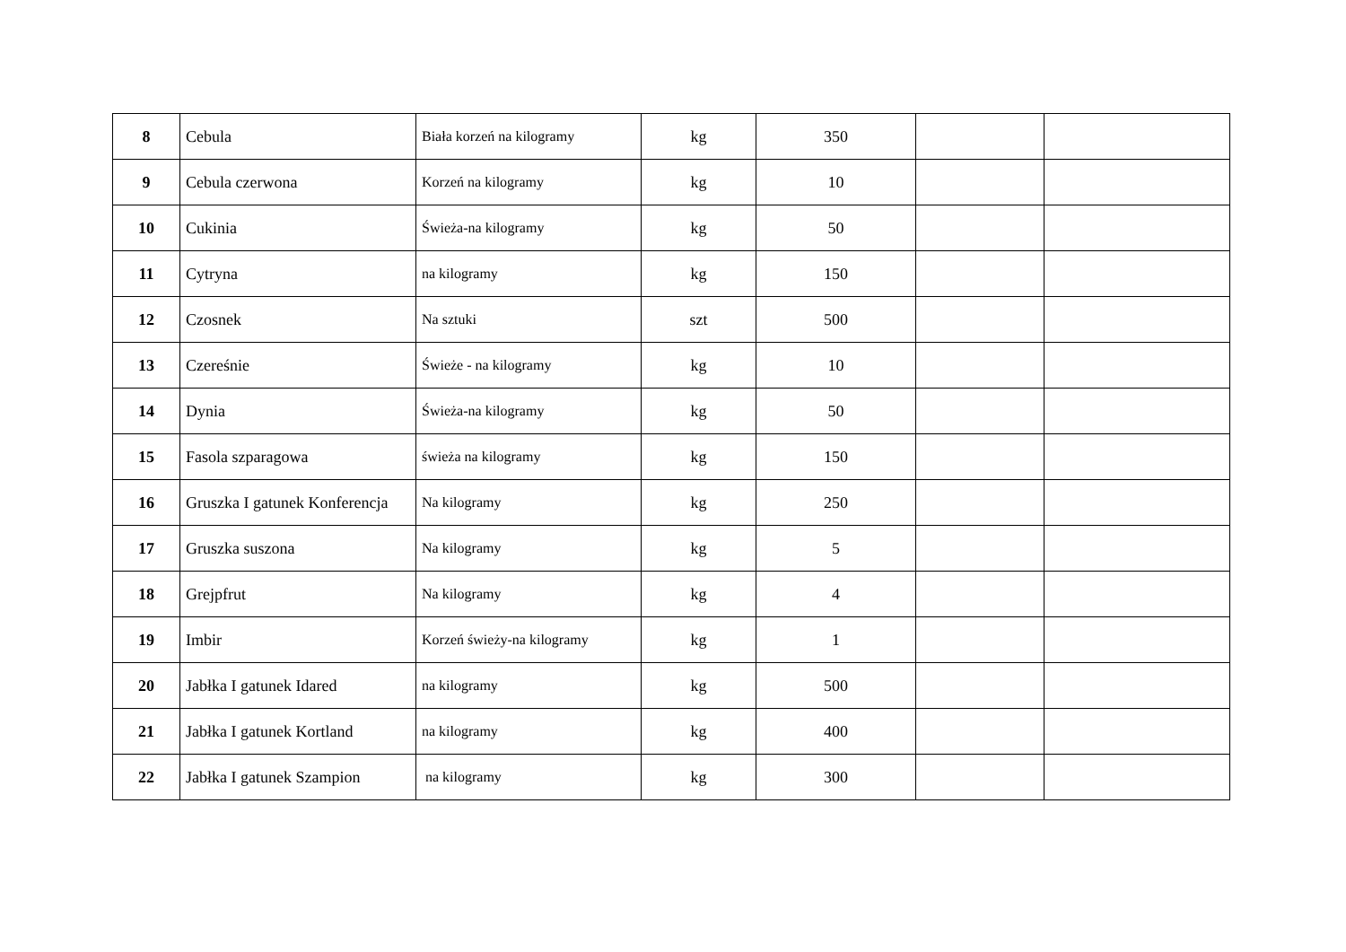| 8 | Cebula | Biała korzeń na kilogramy | kg | 350 | | |
| 9 | Cebula czerwona | Korzeń na kilogramy | kg | 10 | | |
| 10 | Cukinia | Świeża-na kilogramy | kg | 50 | | |
| 11 | Cytryna | na kilogramy | kg | 150 | | |
| 12 | Czosnek | Na sztuki | szt | 500 | | |
| 13 | Czereśnie | Świeże - na kilogramy | kg | 10 | | |
| 14 | Dynia | Świeża-na kilogramy | kg | 50 | | |
| 15 | Fasola szparagowa | świeża na kilogramy | kg | 150 | | |
| 16 | Gruszka I gatunek Konferencja | Na kilogramy | kg | 250 | | |
| 17 | Gruszka suszona | Na kilogramy | kg | 5 | | |
| 18 | Grejpfrut | Na kilogramy | kg | 4 | | |
| 19 | Imbir | Korzeń świeży-na kilogramy | kg | 1 | | |
| 20 | Jabłka I gatunek Idared | na kilogramy | kg | 500 | | |
| 21 | Jabłka I gatunek Kortland | na kilogramy | kg | 400 | | |
| 22 | Jabłka I gatunek Szampion | na kilogramy | kg | 300 | | |